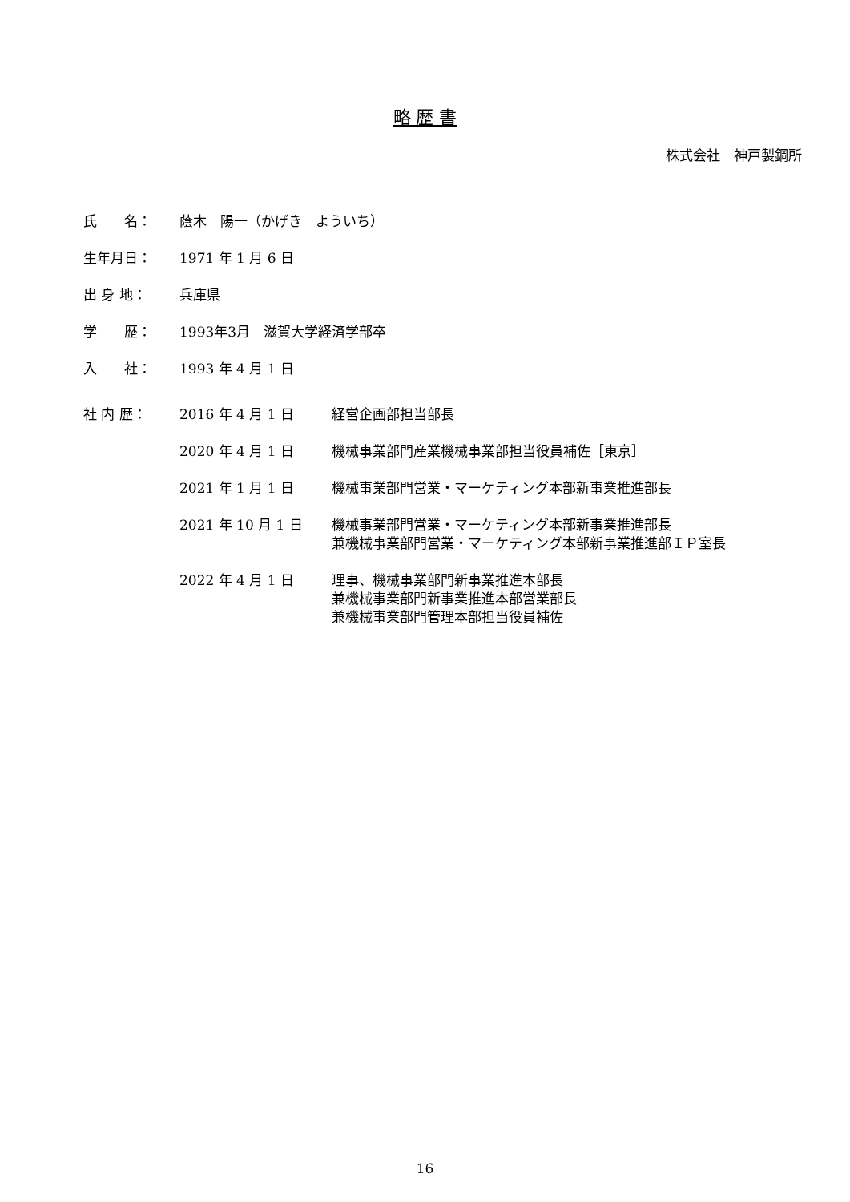略 歴 書
株式会社　神戸製鋼所
| 氏 名： | 蔭木 陽一（かげき よういち） | |
| 生年月日： | 1971 年 1 月 6 日 | |
| 出 身 地： | 兵庫県 | |
| 学 歴： | 1993年3月 滋賀大学経済学部卒 | |
| 入 社： | 1993 年 4 月 1 日 | |
| 社 内 歴： | 2016 年 4 月 1 日 | 経営企画部担当部長 |
| | 2020 年 4 月 1 日 | 機械事業部門産業機械事業部担当役員補佐［東京］ |
| | 2021 年 1 月 1 日 | 機械事業部門営業・マーケティング本部新事業推進部長 |
| | 2021 年 10 月 1 日 | 機械事業部門営業・マーケティング本部新事業推進部長 兼機械事業部門営業・マーケティング本部新事業推進部ＩＰ室長 |
| | 2022 年 4 月 1 日 | 理事、機械事業部門新事業推進本部長 兼機械事業部門新事業推進本部営業部長 兼機械事業部門管理本部担当役員補佐 |
16